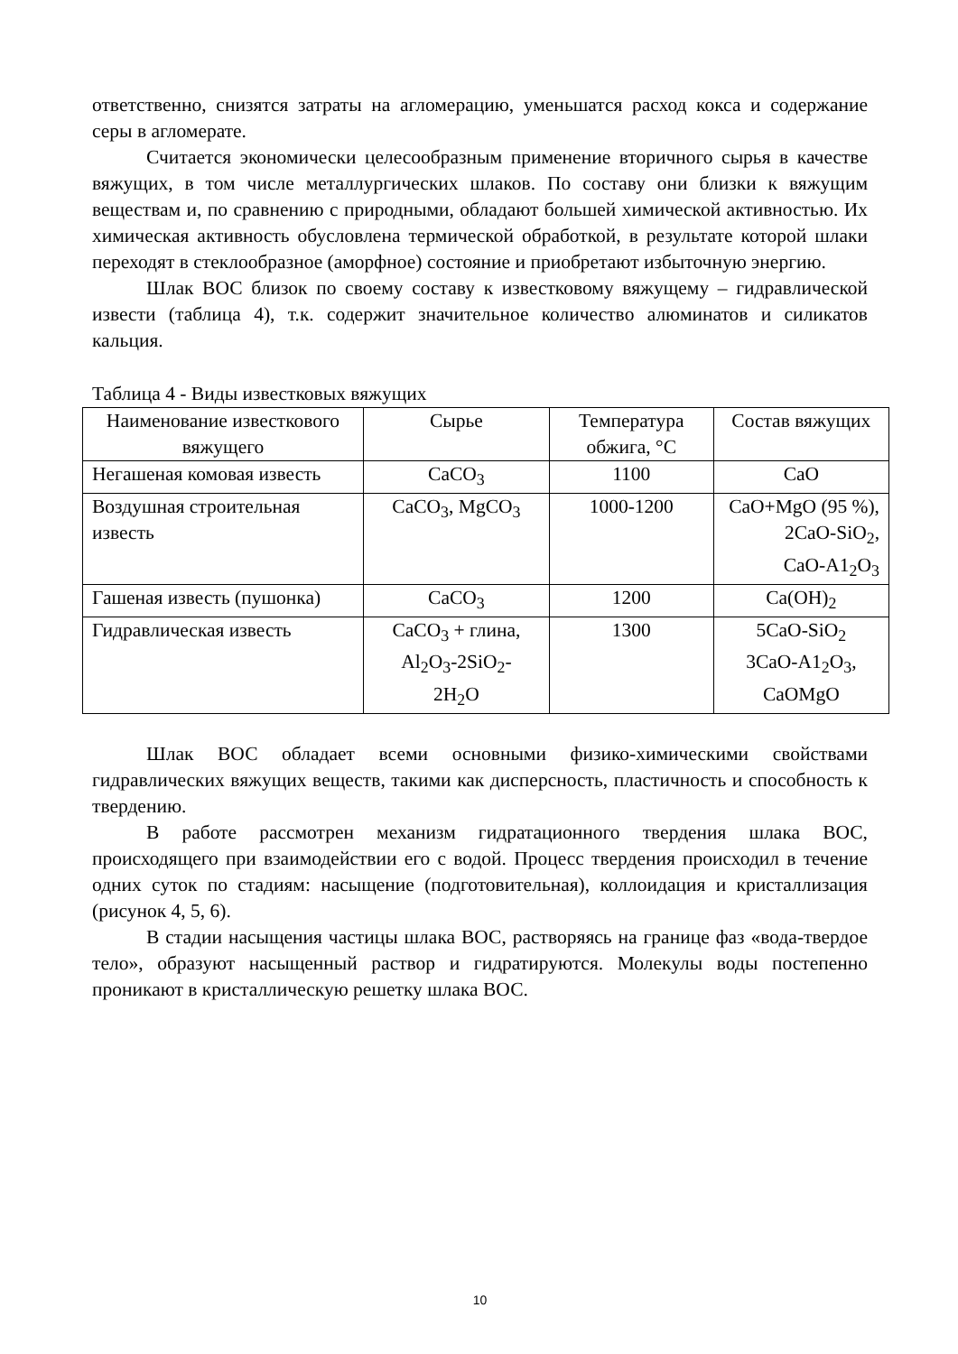ответственно, снизятся затраты на агломерацию, уменьшатся расход кокса и содержание серы в агломерате.
Считается экономически целесообразным применение вторичного сырья в качестве вяжущих, в том числе металлургических шлаков. По составу они близки к вяжущим веществам и, по сравнению с природными, обладают большей химической активностью. Их химическая активность обусловлена термической обработкой, в результате которой шлаки переходят в стеклообразное (аморфное) состояние и приобретают избыточную энергию.
Шлак ВОС близок по своему составу к известковому вяжущему – гидравлической извести (таблица 4), т.к. содержит значительное количество алюминатов и силикатов кальция.
Таблица 4 - Виды известковых вяжущих
| Наименование известкового вяжущего | Сырье | Температура обжига, °С | Состав вяжущих |
| Негашеная комовая известь | CaCO<sub>3</sub> | 1100 | CaO |
| Воздушная строительная известь | CaCO<sub>3</sub>, MgCO<sub>3</sub> | 1000-1200 | CaO+MgO (95 %), 2CaO-SiO<sub>2</sub>, CaO-A1<sub>2</sub>O<sub>3</sub> |
| Гашеная известь (пушонка) | CaCO<sub>3</sub> | 1200 | Ca(OH)<sub>2</sub> |
| Гидравлическая известь | CaCO<sub>3</sub> + глина, Al<sub>2</sub>O<sub>3</sub>-2SiO<sub>2</sub>- 2H<sub>2</sub>O | 1300 | 5CaO-SiO<sub>2</sub> 3CaO-A1<sub>2</sub>O<sub>3</sub>, CaOMgO |
Шлак ВОС обладает всеми основными физико-химическими свойствами гидравлических вяжущих веществ, такими как дисперсность, пластичность и способность к твердению.
В работе рассмотрен механизм гидратационного твердения шлака ВОС, происходящего при взаимодействии его с водой. Процесс твердения происходил в течение одних суток по стадиям: насыщение (подготовительная), коллоидация и кристаллизация (рисунок 4, 5, 6).
В стадии насыщения частицы шлака ВОС, растворяясь на границе фаз «вода-твердое тело», образуют насыщенный раствор и гидратируются. Молекулы воды постепенно проникают в кристаллическую решетку шлака ВОС.
10